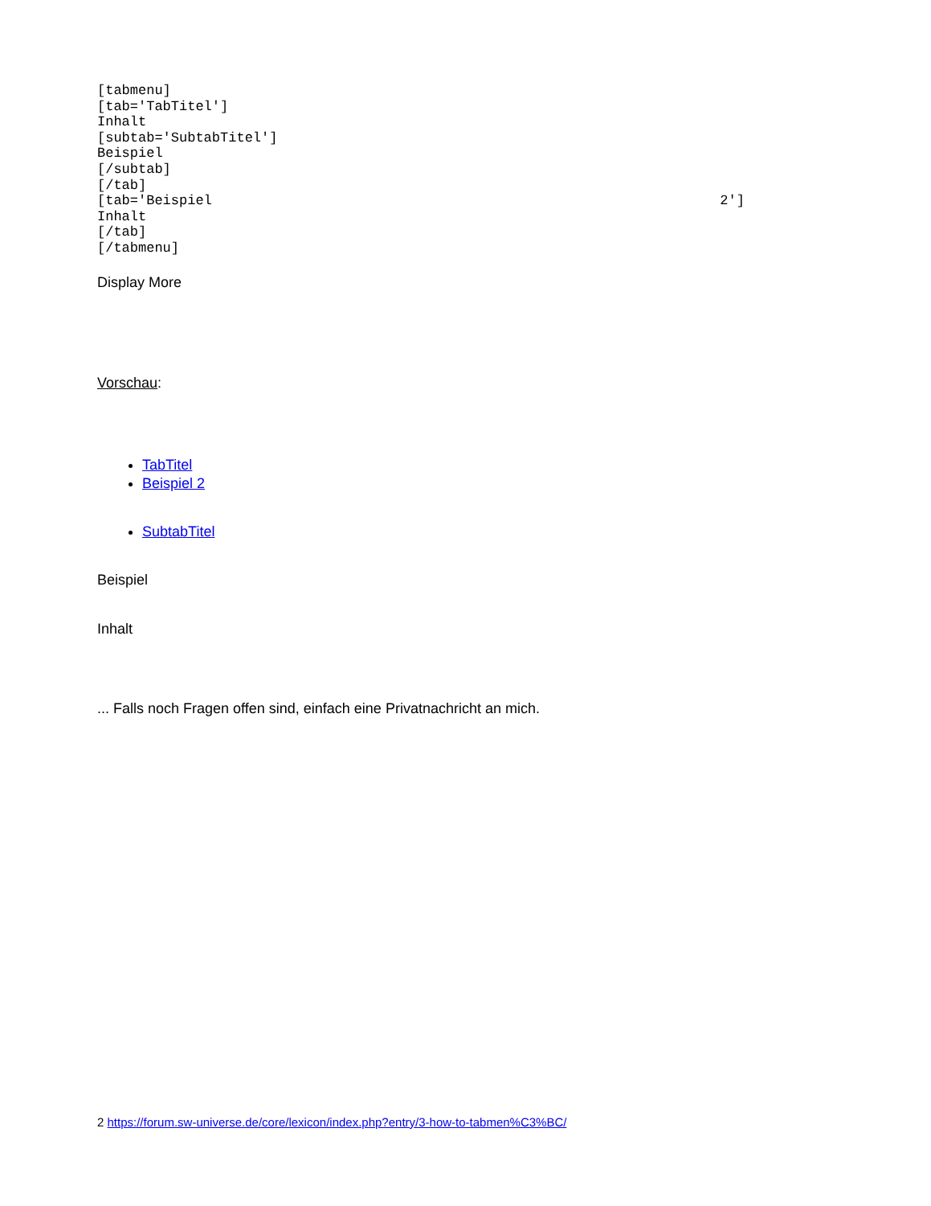[tabmenu]
[tab='TabTitel']
Inhalt
[subtab='SubtabTitel']
Beispiel
[/subtab]
[/tab]
[tab='Beispiel                                                              2']
Inhalt
[/tab]
[/tabmenu]
Display More
Vorschau:
TabTitel
Beispiel 2
SubtabTitel
Beispiel
Inhalt
... Falls noch Fragen offen sind, einfach eine Privatnachricht an mich.
2 https://forum.sw-universe.de/core/lexicon/index.php?entry/3-how-to-tabmen%C3%BC/